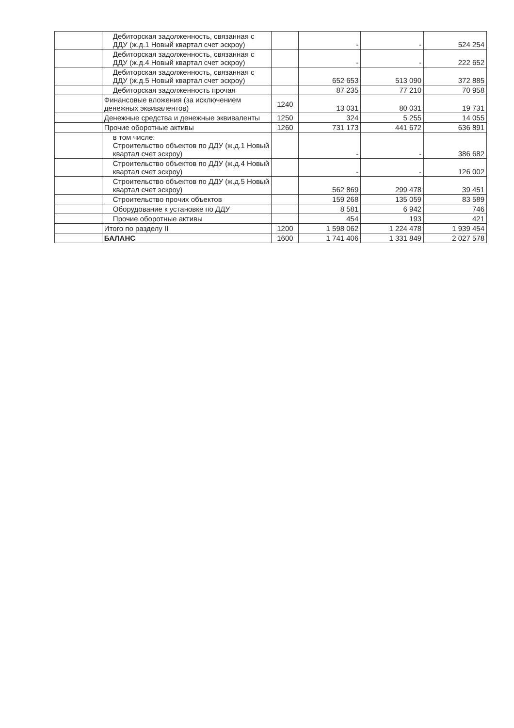| | Дебиторская задолженность, связанная с ДДУ (ж.д.1 Новый квартал счет эскроу) | | - | - | 524 254 |
| | Дебиторская задолженность, связанная с ДДУ (ж.д.4 Новый квартал счет эскроу) | | - | - | 222 652 |
| | Дебиторская задолженность, связанная с ДДУ (ж.д.5 Новый квартал счет эскроу) | | 652 653 | 513 090 | 372 885 |
| | Дебиторская задолженность прочая | | 87 235 | 77 210 | 70 958 |
| | Финансовые вложения (за исключением денежных эквивалентов) | 1240 | 13 031 | 80 031 | 19 731 |
| | Денежные средства и денежные эквиваленты | 1250 | 324 | 5 255 | 14 055 |
| | Прочие оборотные активы | 1260 | 731 173 | 441 672 | 636 891 |
| | в том числе: Строительство объектов по ДДУ (ж.д.1 Новый квартал счет эскроу) | | - | - | 386 682 |
| | Строительство объектов по ДДУ (ж.д.4 Новый квартал счет эскроу) | | - | - | 126 002 |
| | Строительство объектов по ДДУ (ж.д.5 Новый квартал счет эскроу) | | 562 869 | 299 478 | 39 451 |
| | Строительство прочих объектов | | 159 268 | 135 059 | 83 589 |
| | Оборудование к установке по ДДУ | | 8 581 | 6 942 | 746 |
| | Прочие оборотные активы | | 454 | 193 | 421 |
| | Итого по разделу II | 1200 | 1 598 062 | 1 224 478 | 1 939 454 |
| | БАЛАНС | 1600 | 1 741 406 | 1 331 849 | 2 027 578 |